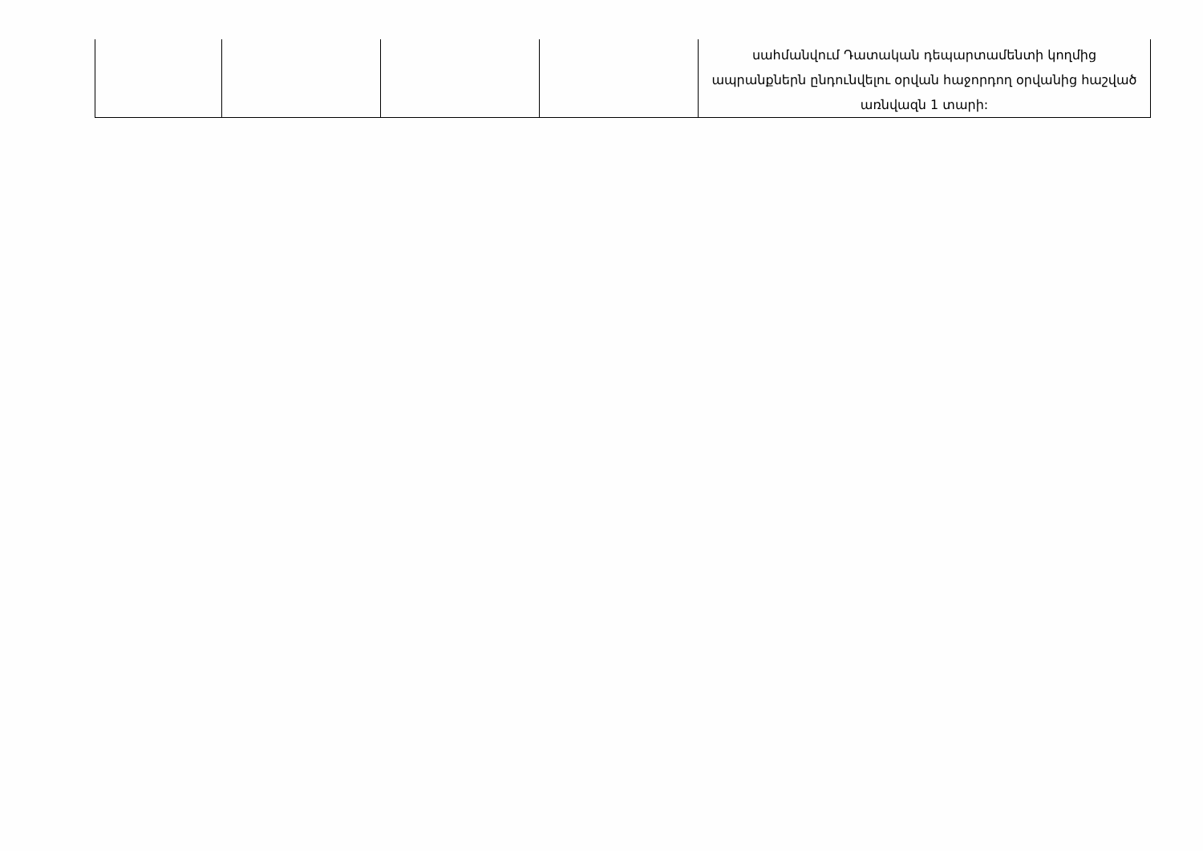| | | | | սահմանվում Դատական դեպարտամենտի կողմից ապրանքներն ընդունվելու օրվան հաջորդող օրվանից հաշված առնվազն 1 տարի: |